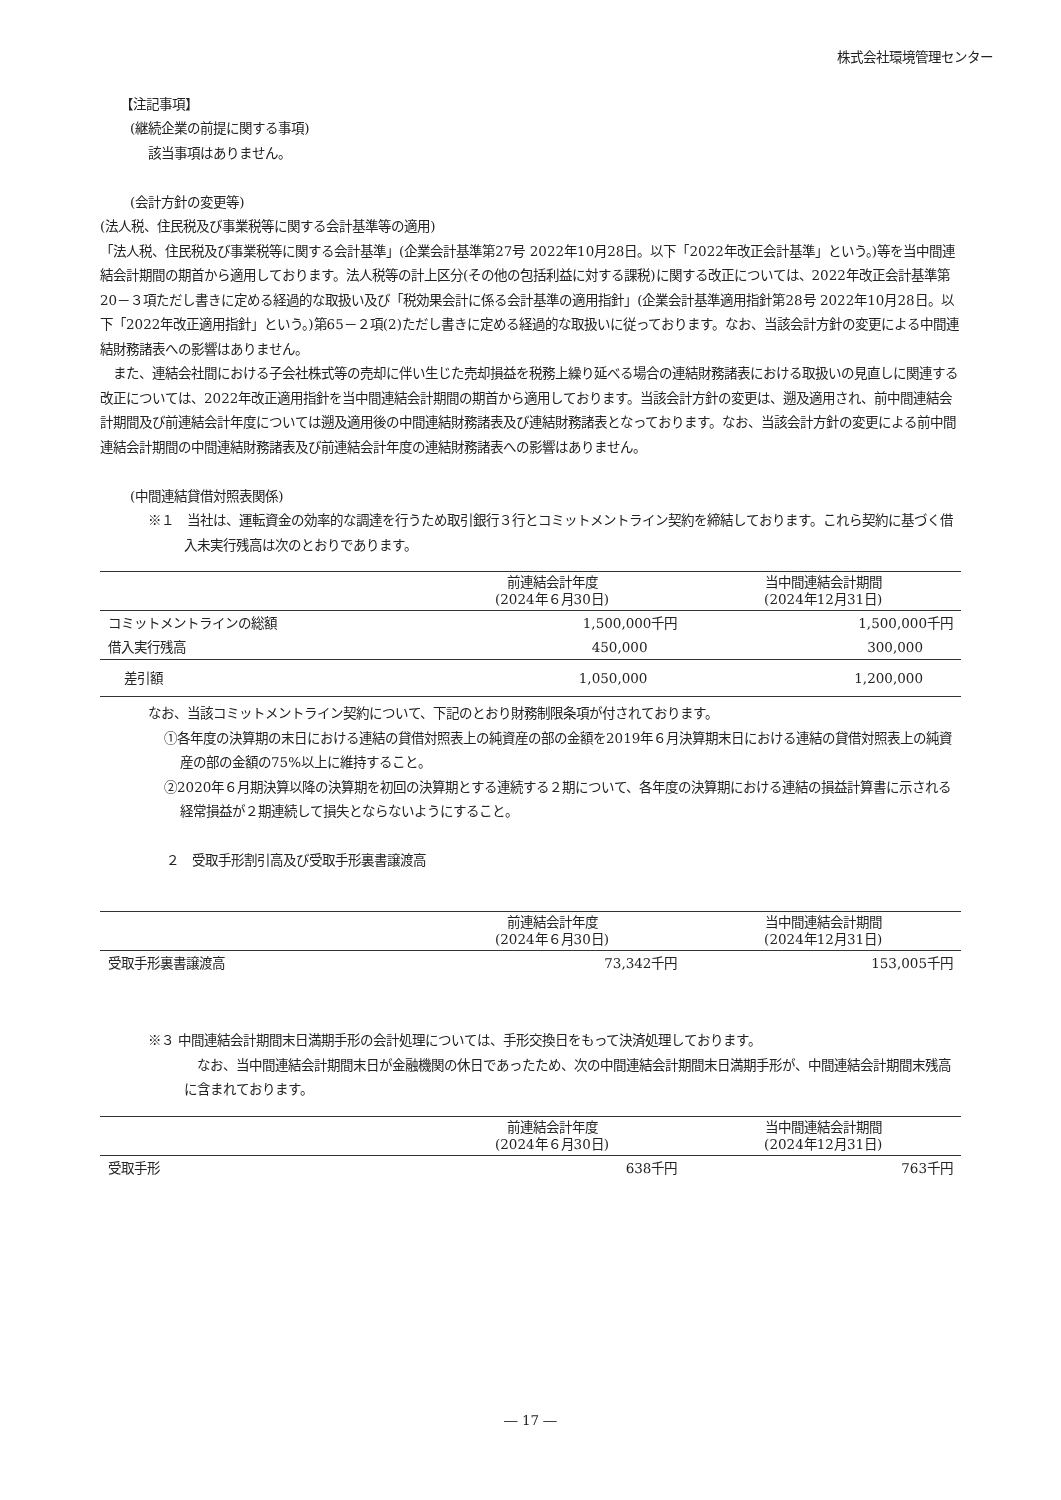株式会社環境管理センター
【注記事項】
(継続企業の前提に関する事項)
該当事項はありません。
(会計方針の変更等)
(法人税、住民税及び事業税等に関する会計基準等の適用)
「法人税、住民税及び事業税等に関する会計基準」(企業会計基準第27号 2022年10月28日。以下「2022年改正会計基準」という。)等を当中間連結会計期間の期首から適用しております。法人税等の計上区分(その他の包括利益に対する課税)に関する改正については、2022年改正会計基準第20－３項ただし書きに定める経過的な取扱い及び「税効果会計に係る会計基準の適用指針」(企業会計基準適用指針第28号 2022年10月28日。以下「2022年改正適用指針」という。)第65－２項(2)ただし書きに定める経過的な取扱いに従っております。なお、当該会計方針の変更による中間連結財務諸表への影響はありません。
　また、連結会社間における子会社株式等の売却に伴い生じた売却損益を税務上繰り延べる場合の連結財務諸表における取扱いの見直しに関連する改正については、2022年改正適用指針を当中間連結会計期間の期首から適用しております。当該会計方針の変更は、遡及適用され、前中間連結会計期間及び前連結会計年度については遡及適用後の中間連結財務諸表及び連結財務諸表となっております。なお、当該会計方針の変更による前中間連結会計期間の中間連結財務諸表及び前連結会計年度の連結財務諸表への影響はありません。
(中間連結貸借対照表関係)
※１　当社は、運転資金の効率的な調達を行うため取引銀行３行とコミットメントライン契約を締結しております。これら契約に基づく借入未実行残高は次のとおりであります。
| | 前連結会計年度 (2024年６月30日) | 当中間連結会計期間 (2024年12月31日) |
| --- | --- | --- |
| コミットメントラインの総額 | 1,500,000千円 | 1,500,000千円 |
| 借入実行残高 | 450,000 | 300,000 |
| 差引額 | 1,050,000 | 1,200,000 |
なお、当該コミットメントライン契約について、下記のとおり財務制限条項が付されております。
①各年度の決算期の末日における連結の貸借対照表上の純資産の部の金額を2019年６月決算期末日における連結の貸借対照表上の純資産の部の金額の75%以上に維持すること。
②2020年６月期決算以降の決算期を初回の決算期とする連続する２期について、各年度の決算期における連結の損益計算書に示される経常損益が２期連続して損失とならないようにすること。
２　受取手形割引高及び受取手形裏書譲渡高
| | 前連結会計年度 (2024年６月30日) | 当中間連結会計期間 (2024年12月31日) |
| --- | --- | --- |
| 受取手形裏書譲渡高 | 73,342千円 | 153,005千円 |
※３ 中間連結会計期間末日満期手形の会計処理については、手形交換日をもって決済処理しております。
　なお、当中間連結会計期間末日が金融機関の休日であったため、次の中間連結会計期間末日満期手形が、中間連結会計期間末残高に含まれております。
| | 前連結会計年度 (2024年６月30日) | 当中間連結会計期間 (2024年12月31日) |
| --- | --- | --- |
| 受取手形 | 638千円 | 763千円 |
― 17 ―